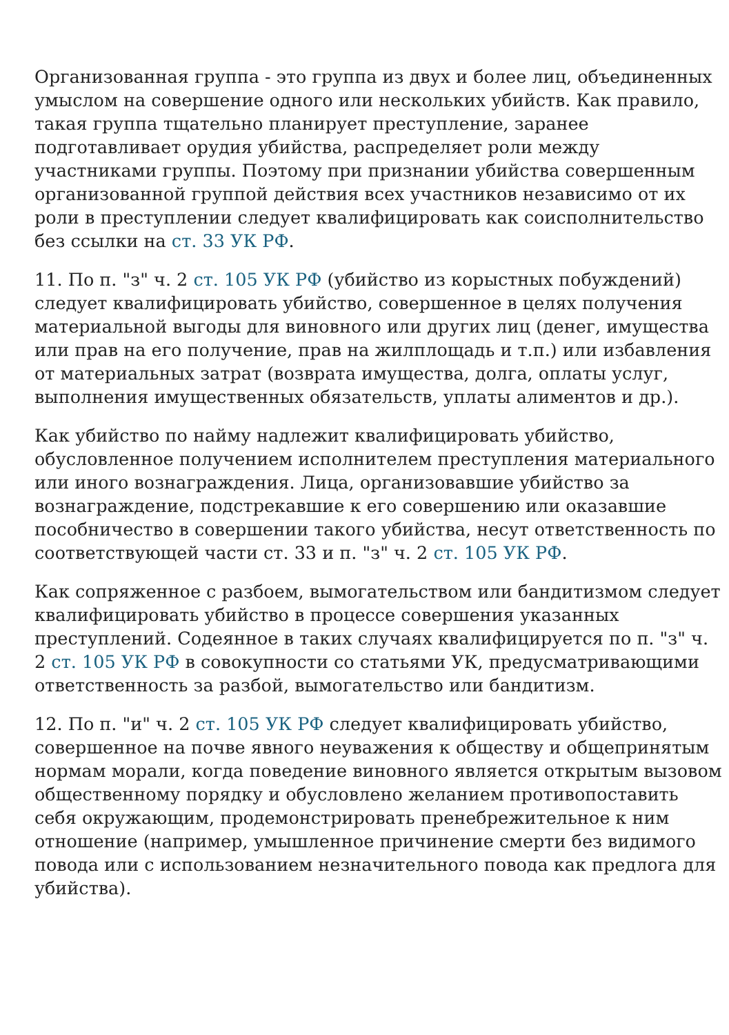Организованная группа - это группа из двух и более лиц, объединенных умыслом на совершение одного или нескольких убийств. Как правило, такая группа тщательно планирует преступление, заранее подготавливает орудия убийства, распределяет роли между участниками группы. Поэтому при признании убийства совершенным организованной группой действия всех участников независимо от их роли в преступлении следует квалифицировать как соисполнительство без ссылки на ст. 33 УК РФ.
11. По п. "з" ч. 2 ст. 105 УК РФ (убийство из корыстных побуждений) следует квалифицировать убийство, совершенное в целях получения материальной выгоды для виновного или других лиц (денег, имущества или прав на его получение, прав на жилплощадь и т.п.) или избавления от материальных затрат (возврата имущества, долга, оплаты услуг, выполнения имущественных обязательств, уплаты алиментов и др.).
Как убийство по найму надлежит квалифицировать убийство, обусловленное получением исполнителем преступления материального или иного вознаграждения. Лица, организовавшие убийство за вознаграждение, подстрекавшие к его совершению или оказавшие пособничество в совершении такого убийства, несут ответственность по соответствующей части ст. 33 и п. "з" ч. 2 ст. 105 УК РФ.
Как сопряженное с разбоем, вымогательством или бандитизмом следует квалифицировать убийство в процессе совершения указанных преступлений. Содеянное в таких случаях квалифицируется по п. "з" ч. 2 ст. 105 УК РФ в совокупности со статьями УК, предусматривающими ответственность за разбой, вымогательство или бандитизм.
12. По п. "и" ч. 2 ст. 105 УК РФ следует квалифицировать убийство, совершенное на почве явного неуважения к обществу и общепринятым нормам морали, когда поведение виновного является открытым вызовом общественному порядку и обусловлено желанием противопоставить себя окружающим, продемонстрировать пренебрежительное к ним отношение (например, умышленное причинение смерти без видимого повода или с использованием незначительного повода как предлога для убийства).